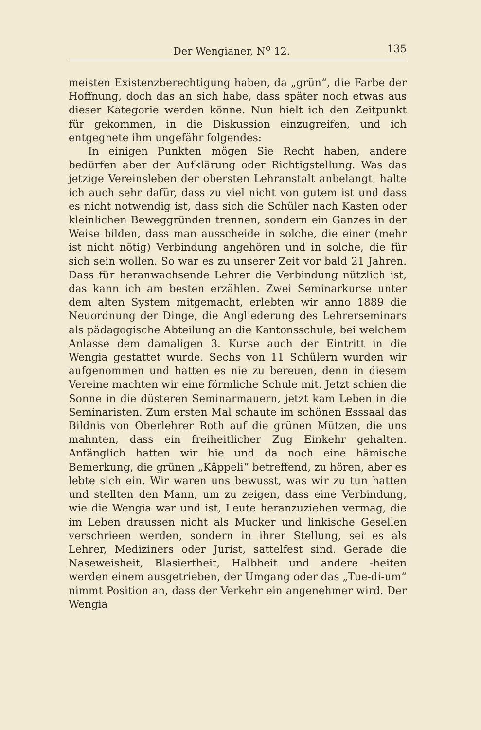Der Wengianer, N<sup>o</sup> 12. 135
meisten Existenzberechtigung haben, da „grün“, die Farbe der Hoffnung, doch das an sich habe, dass später noch etwas aus dieser Kategorie werden könne. Nun hielt ich den Zeitpunkt für gekommen, in die Diskussion einzugreifen, und ich entgegnete ihm ungefähr folgendes:
In einigen Punkten mögen Sie Recht haben, andere bedürfen aber der Aufklärung oder Richtigstellung. Was das jetzige Vereinsleben der obersten Lehranstalt anbelangt, halte ich auch sehr dafür, dass zu viel nicht von gutem ist und dass es nicht notwendig ist, dass sich die Schüler nach Kasten oder kleinlichen Beweggründen trennen, sondern ein Ganzes in der Weise bilden, dass man ausscheide in solche, die einer (mehr ist nicht nötig) Verbindung angehören und in solche, die für sich sein wollen. So war es zu unserer Zeit vor bald 21 Jahren. Dass für heranwachsende Lehrer die Verbindung nützlich ist, das kann ich am besten erzählen. Zwei Seminarkurse unter dem alten System mitgemacht, erlebten wir anno 1889 die Neuordnung der Dinge, die Angliederung des Lehrerseminars als pädagogische Abteilung an die Kantonsschule, bei welchem Anlasse dem damaligen 3. Kurse auch der Eintritt in die Wengia gestattet wurde. Sechs von 11 Schülern wurden wir aufgenommen und hatten es nie zu bereuen, denn in diesem Vereine machten wir eine förmliche Schule mit. Jetzt schien die Sonne in die düsteren Seminarmauern, jetzt kam Leben in die Seminaristen. Zum ersten Mal schaute im schönen Esssaal das Bildnis von Oberlehrer Roth auf die grünen Mützen, die uns mahnten, dass ein freiheitlicher Zug Einkehr gehalten. Anfänglich hatten wir hie und da noch eine hämische Bemerkung, die grünen „Käppeli“ betreffend, zu hören, aber es lebte sich ein. Wir waren uns bewusst, was wir zu tun hatten und stellten den Mann, um zu zeigen, dass eine Verbindung, wie die Wengia war und ist, Leute heranzuziehen vermag, die im Leben draussen nicht als Mucker und linkische Gesellen verschrieen werden, sondern in ihrer Stellung, sei es als Lehrer, Mediziners oder Jurist, sattelfest sind. Gerade die Naseweisheit, Blasiertheit, Halbheit und andere -heiten werden einem ausgetrieben, der Umgang oder das „Tue-di-um“ nimmt Position an, dass der Verkehr ein angenehmer wird. Der Wengia